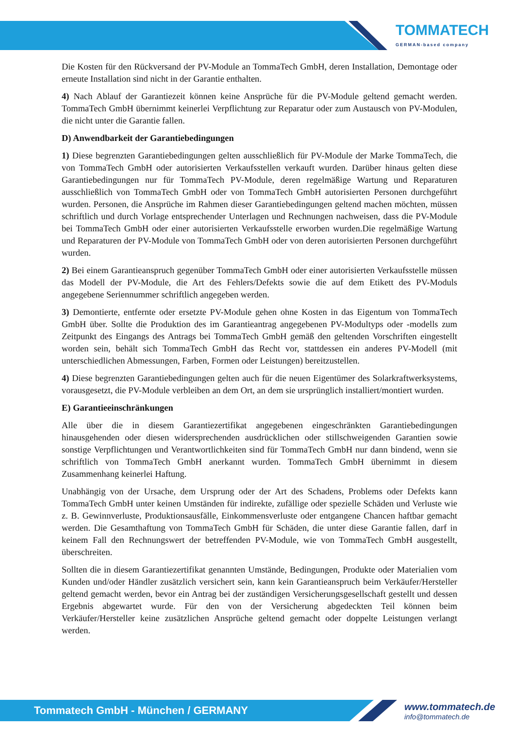TOMMATECH
GERMAN-based company
Die Kosten für den Rückversand der PV-Module an TommaTech GmbH, deren Installation, Demontage oder erneute Installation sind nicht in der Garantie enthalten.
4) Nach Ablauf der Garantiezeit können keine Ansprüche für die PV-Module geltend gemacht werden. TommaTech GmbH übernimmt keinerlei Verpflichtung zur Reparatur oder zum Austausch von PV-Modulen, die nicht unter die Garantie fallen.
D) Anwendbarkeit der Garantiebedingungen
1) Diese begrenzten Garantiebedingungen gelten ausschließlich für PV-Module der Marke TommaTech, die von TommaTech GmbH oder autorisierten Verkaufsstellen verkauft wurden. Darüber hinaus gelten diese Garantiebedingungen nur für TommaTech PV-Module, deren regelmäßige Wartung und Reparaturen ausschließlich von TommaTech GmbH oder von TommaTech GmbH autorisierten Personen durchgeführt wurden. Personen, die Ansprüche im Rahmen dieser Garantiebedingungen geltend machen möchten, müssen schriftlich und durch Vorlage entsprechender Unterlagen und Rechnungen nachweisen, dass die PV-Module bei TommaTech GmbH oder einer autorisierten Verkaufsstelle erworben wurden.Die regelmäßige Wartung und Reparaturen der PV-Module von TommaTech GmbH oder von deren autorisierten Personen durchgeführt wurden.
2) Bei einem Garantieanspruch gegenüber TommaTech GmbH oder einer autorisierten Verkaufsstelle müssen das Modell der PV-Module, die Art des Fehlers/Defekts sowie die auf dem Etikett des PV-Moduls angegebene Seriennummer schriftlich angegeben werden.
3) Demontierte, entfernte oder ersetzte PV-Module gehen ohne Kosten in das Eigentum von TommaTech GmbH über. Sollte die Produktion des im Garantieantrag angegebenen PV-Modultyps oder -modells zum Zeitpunkt des Eingangs des Antrags bei TommaTech GmbH gemäß den geltenden Vorschriften eingestellt worden sein, behält sich TommaTech GmbH das Recht vor, stattdessen ein anderes PV-Modell (mit unterschiedlichen Abmessungen, Farben, Formen oder Leistungen) bereitzustellen.
4) Diese begrenzten Garantiebedingungen gelten auch für die neuen Eigentümer des Solarkraftwerksystems, vorausgesetzt, die PV-Module verbleiben an dem Ort, an dem sie ursprünglich installiert/montiert wurden.
E) Garantieeinschränkungen
Alle über die in diesem Garantiezertifikat angegebenen eingeschränkten Garantiebedingungen hinausgehenden oder diesen widersprechenden ausdrücklichen oder stillschweigenden Garantien sowie sonstige Verpflichtungen und Verantwortlichkeiten sind für TommaTech GmbH nur dann bindend, wenn sie schriftlich von TommaTech GmbH anerkannt wurden. TommaTech GmbH übernimmt in diesem Zusammenhang keinerlei Haftung.
Unabhängig von der Ursache, dem Ursprung oder der Art des Schadens, Problems oder Defekts kann TommaTech GmbH unter keinen Umständen für indirekte, zufällige oder spezielle Schäden und Verluste wie z. B. Gewinnverluste, Produktionsausfälle, Einkommensverluste oder entgangene Chancen haftbar gemacht werden. Die Gesamthaftung von TommaTech GmbH für Schäden, die unter diese Garantie fallen, darf in keinem Fall den Rechnungswert der betreffenden PV-Module, wie von TommaTech GmbH ausgestellt, überschreiten.
Sollten die in diesem Garantiezertifikat genannten Umstände, Bedingungen, Produkte oder Materialien vom Kunden und/oder Händler zusätzlich versichert sein, kann kein Garantieanspruch beim Verkäufer/Hersteller geltend gemacht werden, bevor ein Antrag bei der zuständigen Versicherungsgesellschaft gestellt und dessen Ergebnis abgewartet wurde. Für den von der Versicherung abgedeckten Teil können beim Verkäufer/Hersteller keine zusätzlichen Ansprüche geltend gemacht oder doppelte Leistungen verlangt werden.
Tommatech GmbH - München / GERMANY
www.tommatech.de
info@tommatech.de